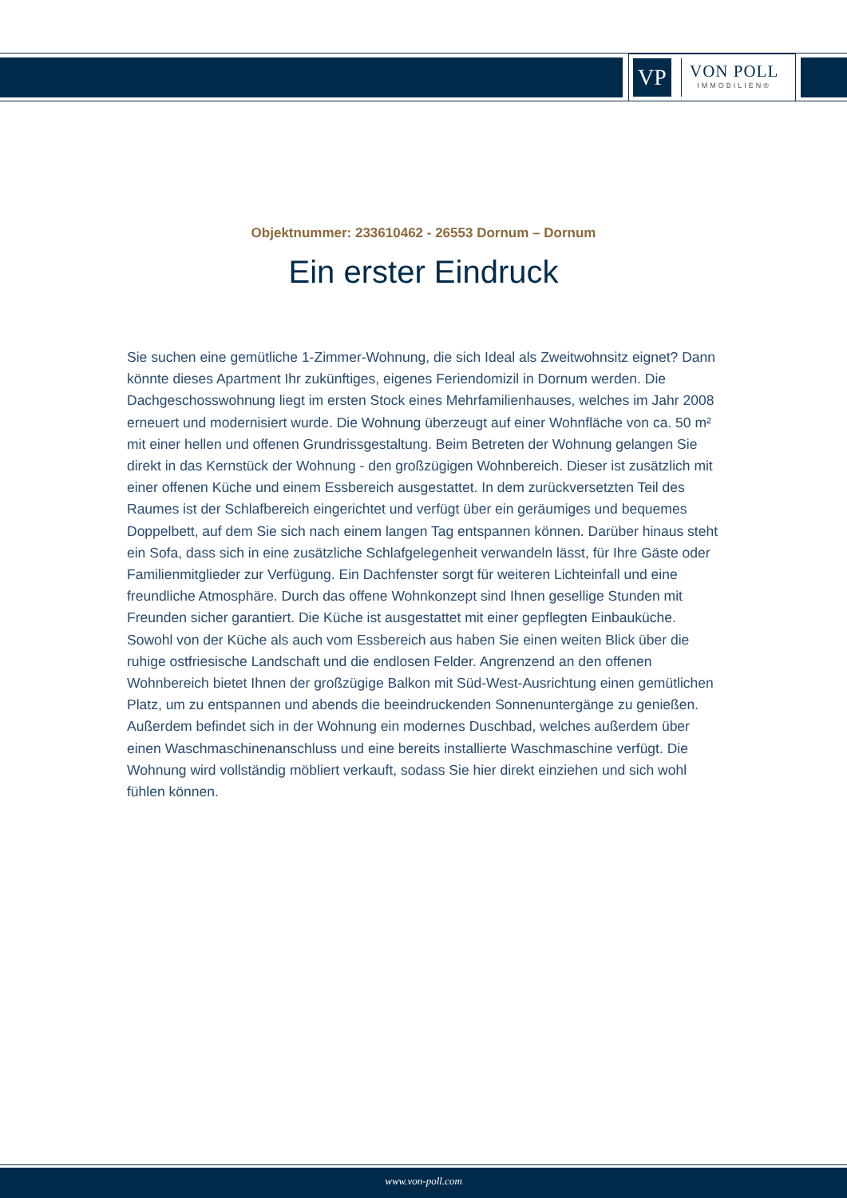VP
VON POLL
IMMOBILIEN®
Objektnummer: 233610462 - 26553 Dornum – Dornum
Ein erster Eindruck
Sie suchen eine gemütliche 1-Zimmer-Wohnung, die sich Ideal als Zweitwohnsitz eignet? Dann könnte dieses Apartment Ihr zukünftiges, eigenes Feriendomizil in Dornum werden. Die Dachgeschosswohnung liegt im ersten Stock eines Mehrfamilienhauses, welches im Jahr 2008 erneuert und modernisiert wurde. Die Wohnung überzeugt auf einer Wohnfläche von ca. 50 m² mit einer hellen und offenen Grundrissgestaltung. Beim Betreten der Wohnung gelangen Sie direkt in das Kernstück der Wohnung - den großzügigen Wohnbereich. Dieser ist zusätzlich mit einer offenen Küche und einem Essbereich ausgestattet. In dem zurückversetzten Teil des Raumes ist der Schlafbereich eingerichtet und verfügt über ein geräumiges und bequemes Doppelbett, auf dem Sie sich nach einem langen Tag entspannen können. Darüber hinaus steht ein Sofa, dass sich in eine zusätzliche Schlafgelegenheit verwandeln lässt, für Ihre Gäste oder Familienmitglieder zur Verfügung. Ein Dachfenster sorgt für weiteren Lichteinfall und eine freundliche Atmosphäre. Durch das offene Wohnkonzept sind Ihnen gesellige Stunden mit Freunden sicher garantiert. Die Küche ist ausgestattet mit einer gepflegten Einbauküche. Sowohl von der Küche als auch vom Essbereich aus haben Sie einen weiten Blick über die ruhige ostfriesische Landschaft und die endlosen Felder. Angrenzend an den offenen Wohnbereich bietet Ihnen der großzügige Balkon mit Süd-West-Ausrichtung einen gemütlichen Platz, um zu entspannen und abends die beeindruckenden Sonnenuntergänge zu genießen. Außerdem befindet sich in der Wohnung ein modernes Duschbad, welches außerdem über einen Waschmaschinenanschluss und eine bereits installierte Waschmaschine verfügt. Die Wohnung wird vollständig möbliert verkauft, sodass Sie hier direkt einziehen und sich wohl fühlen können.
www.von-poll.com